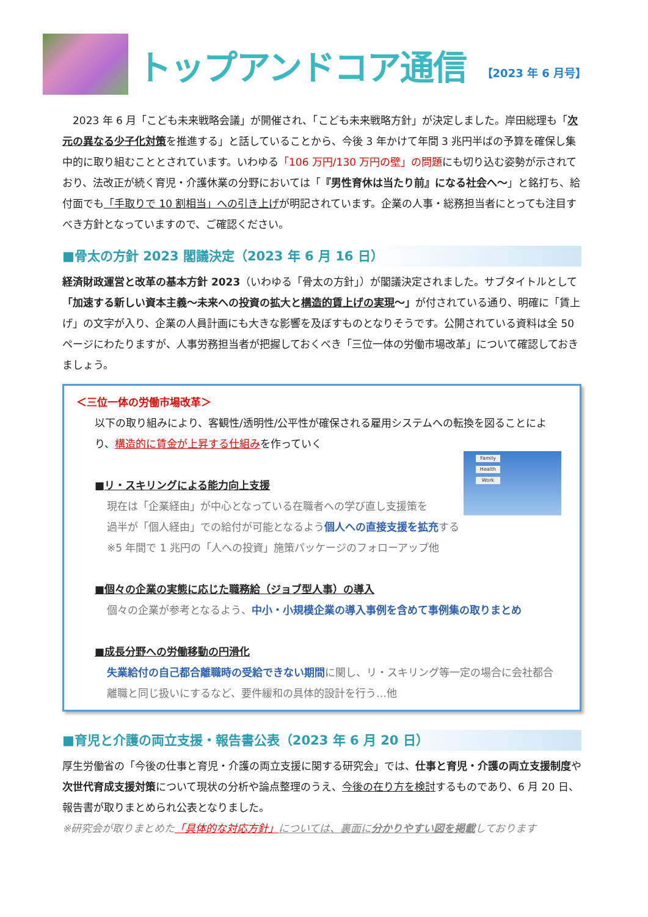トップアンドコア通信 【2023 年 6 月号】
　2023 年 6 月「こども未来戦略会議」が開催され、「こども未来戦略方針」が決定しました。岸田総理も「次元の異なる少子化対策を推進する」と話していることから、今後 3 年かけて年間 3 兆円半ばの予算を確保し集中的に取り組むこととされています。いわゆる「106 万円/130 万円の壁」の問題にも切り込む姿勢が示されており、法改正が続く育児・介護休業の分野においては「『男性育休は当たり前』になる社会へ～」と銘打ち、給付面でも「手取りで 10 割相当」への引き上げが明記されています。企業の人事・総務担当者にとっても注目すべき方針となっていますので、ご確認ください。
■骨太の方針 2023 閣議決定（2023 年 6 月 16 日）
経済財政運営と改革の基本方針 2023（いわゆる「骨太の方針」）が閣議決定されました。サブタイトルとして「加速する新しい資本主義～未来への投資の拡大と構造的賃上げの実現～」が付されている通り、明確に「賃上げ」の文字が入り、企業の人員計画にも大きな影響を及ぼすものとなりそうです。公開されている資料は全 50 ページにわたりますが、人事労務担当者が把握しておくべき「三位一体の労働市場改革」について確認しておきましょう。
＜三位一体の労働市場改革＞
以下の取り組みにより、客観性/透明性/公平性が確保される雇用システムへの転換を図ることにより、構造的に賃金が上昇する仕組みを作っていく
Family
Health
Work
■リ・スキリングによる能力向上支援
現在は「企業経由」が中心となっている在職者への学び直し支援策を
過半が「個人経由」での給付が可能となるよう個人への直接支援を拡充する
※5 年間で 1 兆円の「人への投資」施策パッケージのフォローアップ他
■個々の企業の実態に応じた職務給（ジョブ型人事）の導入
個々の企業が参考となるよう、中小・小規模企業の導入事例を含めて事例集の取りまとめ
■成長分野への労働移動の円滑化
失業給付の自己都合離職時の受給できない期間に関し、リ・スキリング等一定の場合に会社都合離職と同じ扱いにするなど、要件緩和の具体的設計を行う…他
■育児と介護の両立支援・報告書公表（2023 年 6 月 20 日）
厚生労働省の「今後の仕事と育児・介護の両立支援に関する研究会」では、仕事と育児・介護の両立支援制度や次世代育成支援対策について現状の分析や論点整理のうえ、今後の在り方を検討するものであり、6 月 20 日、報告書が取りまとめられ公表となりました。
※研究会が取りまとめた「具体的な対応方針」については、裏面に分かりやすい図を掲載しております